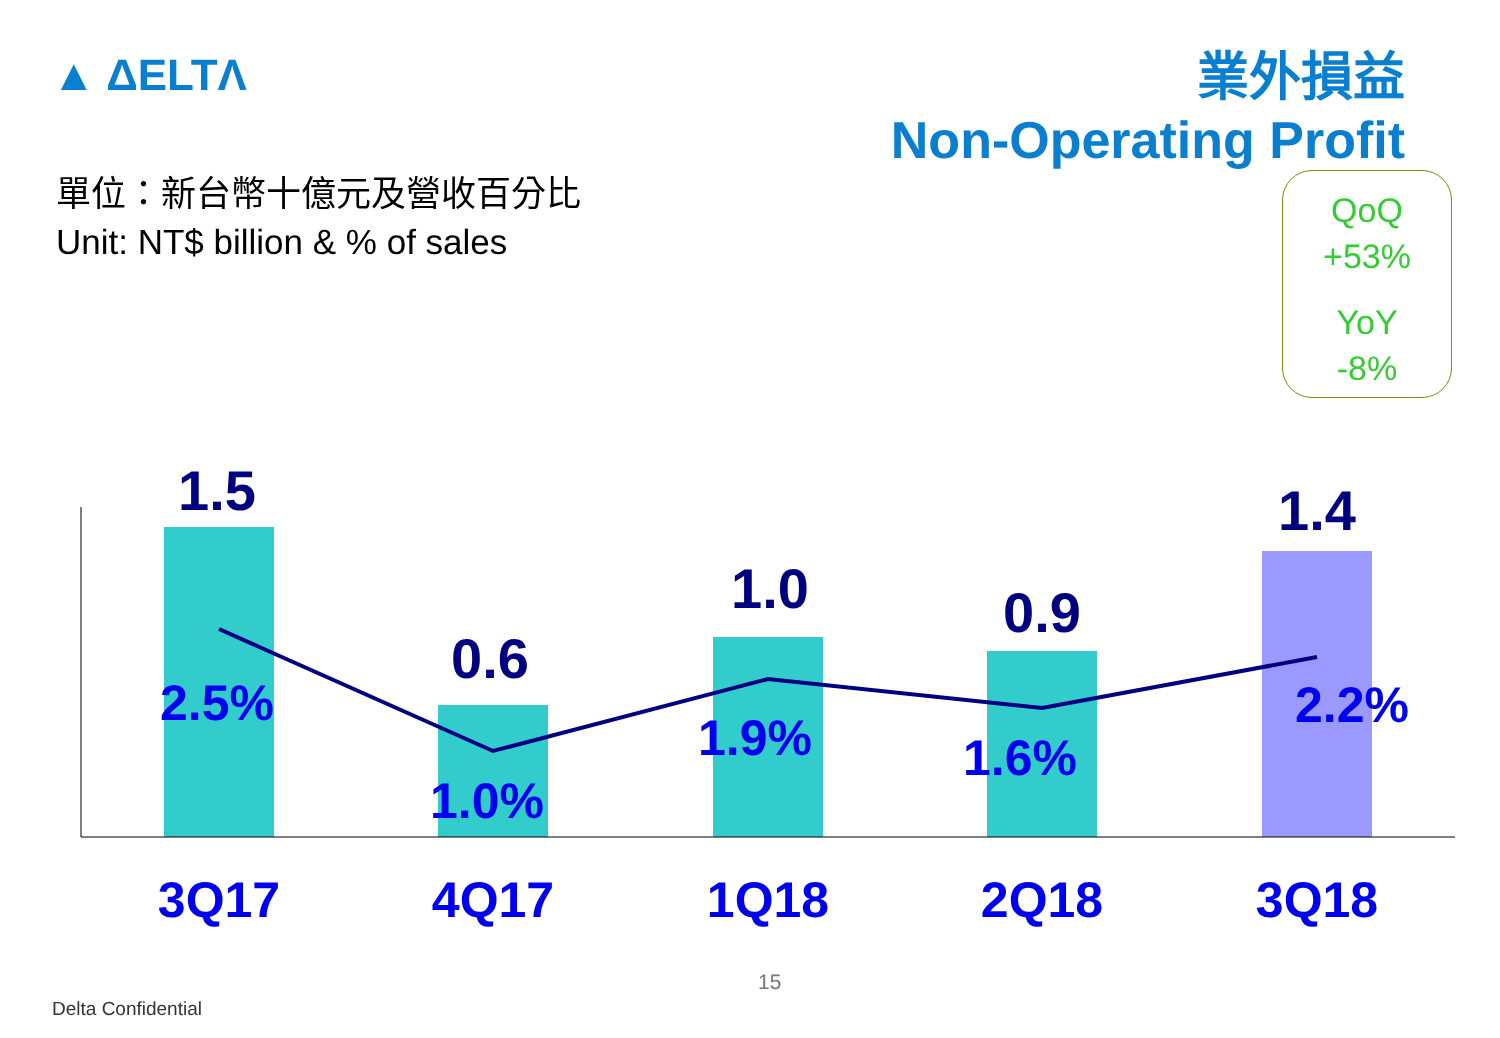▲ ΔELTΛ
業外損益
Non-Operating Profit
單位：新台幣十億元及營收百分比
Unit: NT$ billion & % of sales
QoQ
+53%
YoY
-8%
1.5
0.6
1.0
0.9
1.4
2.5%
1.0%
1.9%
1.6%
2.2%
3Q17
4Q17
1Q18
2Q18
3Q18
15
Delta Confidential